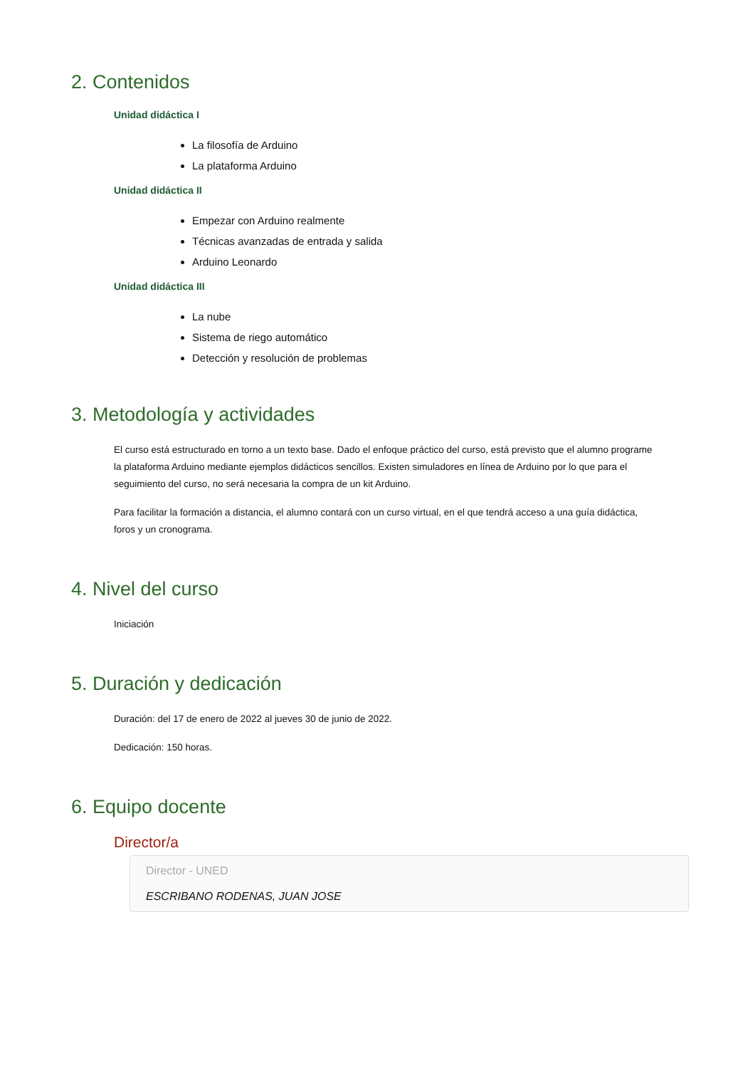2. Contenidos
Unidad didáctica I
La filosofía de Arduino
La plataforma Arduino
Unidad didáctica II
Empezar con Arduino realmente
Técnicas avanzadas de entrada y salida
Arduino Leonardo
Unidad didáctica III
La nube
Sistema de riego automático
Detección y resolución de problemas
3. Metodología y actividades
El curso está estructurado en torno a un texto base. Dado el enfoque práctico del curso, está previsto que el alumno programe la plataforma Arduino mediante ejemplos didácticos sencillos. Existen simuladores en línea de Arduino por lo que para el seguimiento del curso, no será necesaria la compra de un kit Arduino.
Para facilitar la formación a distancia, el alumno contará con un curso virtual, en el que tendrá acceso a una guía didáctica, foros y un cronograma.
4. Nivel del curso
Iniciación
5. Duración y dedicación
Duración: del 17 de enero de 2022 al jueves 30 de junio de 2022.
Dedicación: 150 horas.
6. Equipo docente
Director/a
Director - UNED
ESCRIBANO RODENAS, JUAN JOSE